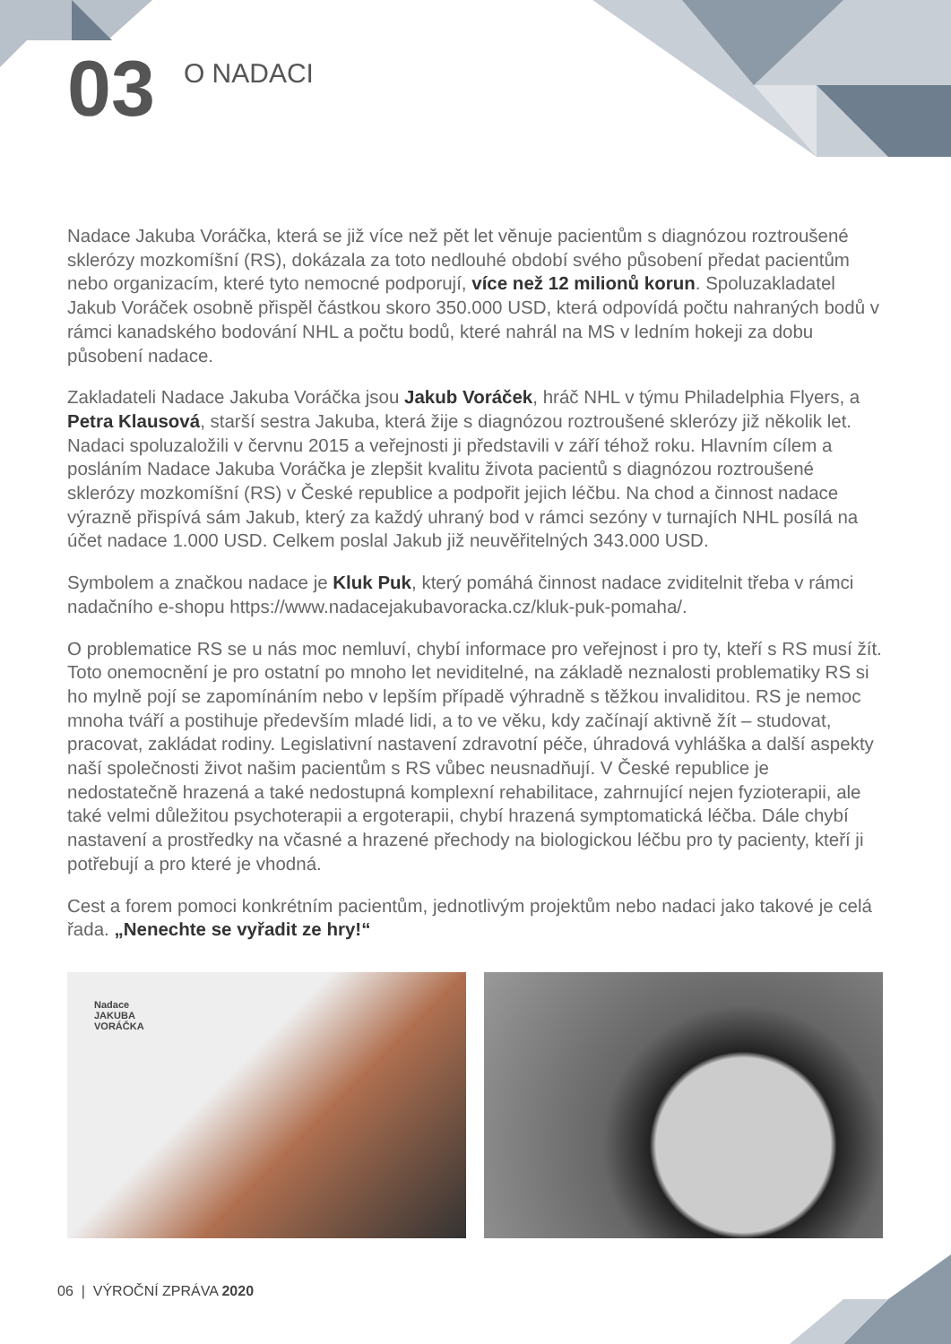03
O NADACI
Nadace Jakuba Voráčka, která se již více než pět let věnuje pacientům s diagnózou roztroušené sklerózy mozkomíšní (RS), dokázala za toto nedlouhé období svého působení předat pacientům nebo organizacím, které tyto nemocné podporují, více než 12 milionů korun. Spoluzakladatel Jakub Voráček osobně přispěl částkou skoro 350.000 USD, která odpovídá počtu nahraných bodů v rámci kanadského bodování NHL a počtu bodů, které nahrál na MS v ledním hokeji za dobu působení nadace.
Zakladateli Nadace Jakuba Voráčka jsou Jakub Voráček, hráč NHL v týmu Philadelphia Flyers, a Petra Klausová, starší sestra Jakuba, která žije s diagnózou roztroušené sklerózy již několik let. Nadaci spoluzaložili v červnu 2015 a veřejnosti ji představili v září téhož roku. Hlavním cílem a posláním Nadace Jakuba Voráčka je zlepšit kvalitu života pacientů s diagnózou roztroušené sklerózy mozkomíšní (RS) v České republice a podpořit jejich léčbu. Na chod a činnost nadace výrazně přispívá sám Jakub, který za každý uhraný bod v rámci sezóny v turnajích NHL posílá na účet nadace 1.000 USD. Celkem poslal Jakub již neuvěřitelných 343.000 USD.
Symbolem a značkou nadace je Kluk Puk, který pomáhá činnost nadace zviditelnit třeba v rámci nadačního e-shopu https://www.nadacejakubavoracka.cz/kluk-puk-pomaha/.
O problematice RS se u nás moc nemluví, chybí informace pro veřejnost i pro ty, kteří s RS musí žít. Toto onemocnění je pro ostatní po mnoho let neviditelné, na základě neznalosti problematiky RS si ho mylně pojí se zapomínáním nebo v lepším případě výhradně s těžkou invaliditou. RS je nemoc mnoha tváří a postihuje především mladé lidi, a to ve věku, kdy začínají aktivně žít – studovat, pracovat, zakládat rodiny. Legislativní nastavení zdravotní péče, úhradová vyhláška a další aspekty naší společnosti život našim pacientům s RS vůbec neusnadňují. V České republice je nedostatečně hrazená a také nedostupná komplexní rehabilitace, zahrnující nejen fyzioterapii, ale také velmi důležitou psychoterapii a ergoterapii, chybí hrazená symptomatická léčba. Dále chybí nastavení a prostředky na včasné a hrazené přechody na biologickou léčbu pro ty pacienty, kteří ji potřebují a pro které je vhodná.
Cest a forem pomoci konkrétním pacientům, jednotlivým projektům nebo nadaci jako takové je celá řada. „Nenechte se vyřadit ze hry!“
Nadace
JAKUBA
VORÁČKA
06 | VÝROČNÍ ZPRÁVA 2020